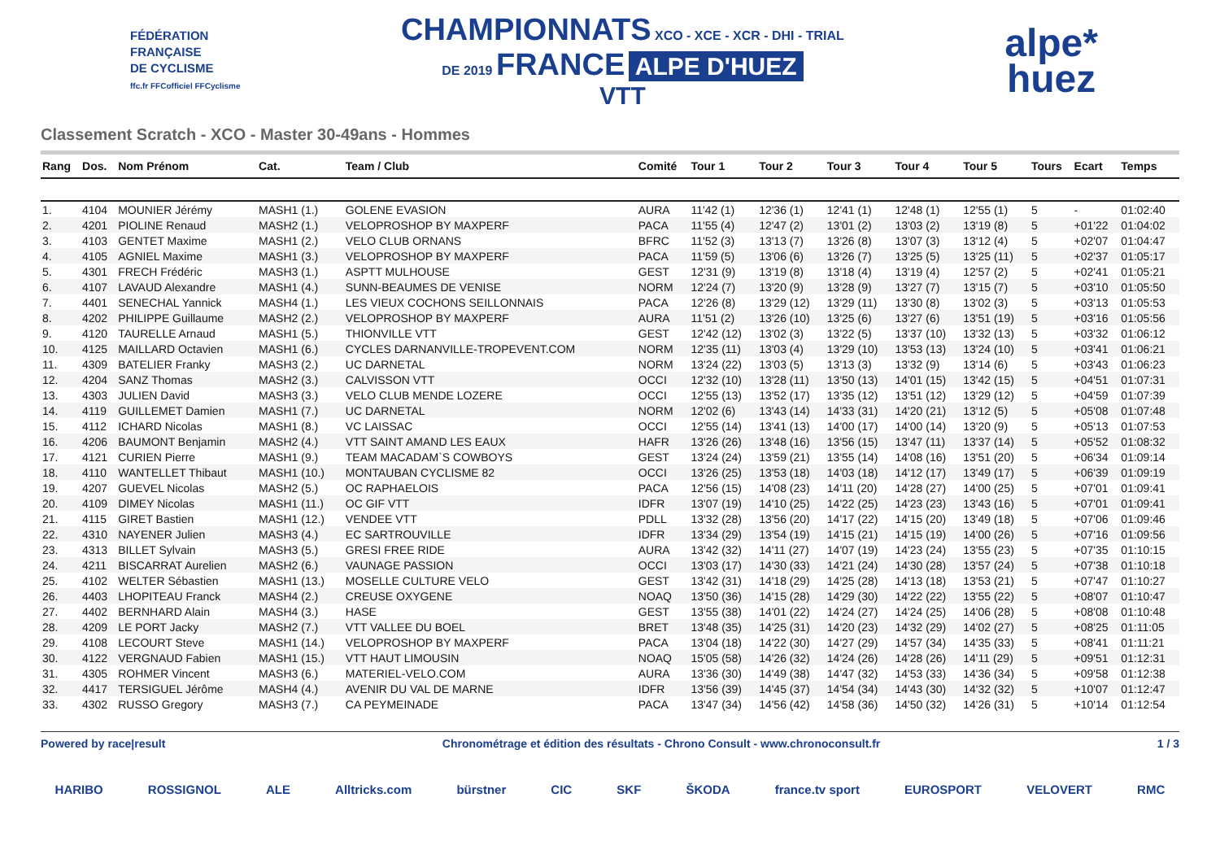FÉDÉRATION
FRANÇAISE
DE CYCLISME
ffc.fr FFCofficiel FFCyclisme
CHAMPIONNATS XCO - XCE - XCR - DHI - TRIAL
DE 2019 FRANCE ALPE D'HUEZ
VTT
alpe*
huez
Classement Scratch - XCO - Master 30-49ans - Hommes
| Rang | Dos. | Nom Prénom | Cat. | Team / Club | Comité | Tour 1 | Tour 2 | Tour 3 | Tour 4 | Tour 5 | Tours | Ecart | Temps |
| --- | --- | --- | --- | --- | --- | --- | --- | --- | --- | --- | --- | --- | --- |
| 1. | 4104 | MOUNIER Jérémy | MASH1 (1.) | GOLENE EVASION | AURA | 11'42 (1) | 12'36 (1) | 12'41 (1) | 12'48 (1) | 12'55 (1) | 5 | - | 01:02:40 |
| 2. | 4201 | PIOLINE Renaud | MASH2 (1.) | VELOPROSHOP BY MAXPERF | PACA | 11'55 (4) | 12'47 (2) | 13'01 (2) | 13'03 (2) | 13'19 (8) | 5 | +01'22 | 01:04:02 |
| 3. | 4103 | GENTET Maxime | MASH1 (2.) | VELO CLUB ORNANS | BFRC | 11'52 (3) | 13'13 (7) | 13'26 (8) | 13'07 (3) | 13'12 (4) | 5 | +02'07 | 01:04:47 |
| 4. | 4105 | AGNIEL Maxime | MASH1 (3.) | VELOPROSHOP BY MAXPERF | PACA | 11'59 (5) | 13'06 (6) | 13'26 (7) | 13'25 (5) | 13'25 (11) | 5 | +02'37 | 01:05:17 |
| 5. | 4301 | FRECH Frédéric | MASH3 (1.) | ASPTT MULHOUSE | GEST | 12'31 (9) | 13'19 (8) | 13'18 (4) | 13'19 (4) | 12'57 (2) | 5 | +02'41 | 01:05:21 |
| 6. | 4107 | LAVAUD Alexandre | MASH1 (4.) | SUNN-BEAUMES DE VENISE | NORM | 12'24 (7) | 13'20 (9) | 13'28 (9) | 13'27 (7) | 13'15 (7) | 5 | +03'10 | 01:05:50 |
| 7. | 4401 | SENECHAL Yannick | MASH4 (1.) | LES VIEUX COCHONS SEILLONNAIS | PACA | 12'26 (8) | 13'29 (12) | 13'29 (11) | 13'30 (8) | 13'02 (3) | 5 | +03'13 | 01:05:53 |
| 8. | 4202 | PHILIPPE Guillaume | MASH2 (2.) | VELOPROSHOP BY MAXPERF | AURA | 11'51 (2) | 13'26 (10) | 13'25 (6) | 13'27 (6) | 13'51 (19) | 5 | +03'16 | 01:05:56 |
| 9. | 4120 | TAURELLE Arnaud | MASH1 (5.) | THIONVILLE VTT | GEST | 12'42 (12) | 13'02 (3) | 13'22 (5) | 13'37 (10) | 13'32 (13) | 5 | +03'32 | 01:06:12 |
| 10. | 4125 | MAILLARD Octavien | MASH1 (6.) | CYCLES DARNANVILLE-TROPEVENT.COM | NORM | 12'35 (11) | 13'03 (4) | 13'29 (10) | 13'53 (13) | 13'24 (10) | 5 | +03'41 | 01:06:21 |
| 11. | 4309 | BATELIER Franky | MASH3 (2.) | UC DARNETAL | NORM | 13'24 (22) | 13'03 (5) | 13'13 (3) | 13'32 (9) | 13'14 (6) | 5 | +03'43 | 01:06:23 |
| 12. | 4204 | SANZ Thomas | MASH2 (3.) | CALVISSON VTT | OCCI | 12'32 (10) | 13'28 (11) | 13'50 (13) | 14'01 (15) | 13'42 (15) | 5 | +04'51 | 01:07:31 |
| 13. | 4303 | JULIEN David | MASH3 (3.) | VELO CLUB MENDE LOZERE | OCCI | 12'55 (13) | 13'52 (17) | 13'35 (12) | 13'51 (12) | 13'29 (12) | 5 | +04'59 | 01:07:39 |
| 14. | 4119 | GUILLEMET Damien | MASH1 (7.) | UC DARNETAL | NORM | 12'02 (6) | 13'43 (14) | 14'33 (31) | 14'20 (21) | 13'12 (5) | 5 | +05'08 | 01:07:48 |
| 15. | 4112 | ICHARD Nicolas | MASH1 (8.) | VC LAISSAC | OCCI | 12'55 (14) | 13'41 (13) | 14'00 (17) | 14'00 (14) | 13'20 (9) | 5 | +05'13 | 01:07:53 |
| 16. | 4206 | BAUMONT Benjamin | MASH2 (4.) | VTT SAINT AMAND LES EAUX | HAFR | 13'26 (26) | 13'48 (16) | 13'56 (15) | 13'47 (11) | 13'37 (14) | 5 | +05'52 | 01:08:32 |
| 17. | 4121 | CURIEN Pierre | MASH1 (9.) | TEAM MACADAM`S COWBOYS | GEST | 13'24 (24) | 13'59 (21) | 13'55 (14) | 14'08 (16) | 13'51 (20) | 5 | +06'34 | 01:09:14 |
| 18. | 4110 | WANTELLET Thibaut | MASH1 (10.) | MONTAUBAN CYCLISME 82 | OCCI | 13'26 (25) | 13'53 (18) | 14'03 (18) | 14'12 (17) | 13'49 (17) | 5 | +06'39 | 01:09:19 |
| 19. | 4207 | GUEVEL Nicolas | MASH2 (5.) | OC RAPHAELOIS | PACA | 12'56 (15) | 14'08 (23) | 14'11 (20) | 14'28 (27) | 14'00 (25) | 5 | +07'01 | 01:09:41 |
| 20. | 4109 | DIMEY Nicolas | MASH1 (11.) | OC GIF VTT | IDFR | 13'07 (19) | 14'10 (25) | 14'22 (25) | 14'23 (23) | 13'43 (16) | 5 | +07'01 | 01:09:41 |
| 21. | 4115 | GIRET Bastien | MASH1 (12.) | VENDEE VTT | PDLL | 13'32 (28) | 13'56 (20) | 14'17 (22) | 14'15 (20) | 13'49 (18) | 5 | +07'06 | 01:09:46 |
| 22. | 4310 | NAYENER Julien | MASH3 (4.) | EC SARTROUVILLE | IDFR | 13'34 (29) | 13'54 (19) | 14'15 (21) | 14'15 (19) | 14'00 (26) | 5 | +07'16 | 01:09:56 |
| 23. | 4313 | BILLET Sylvain | MASH3 (5.) | GRESI FREE RIDE | AURA | 13'42 (32) | 14'11 (27) | 14'07 (19) | 14'23 (24) | 13'55 (23) | 5 | +07'35 | 01:10:15 |
| 24. | 4211 | BISCARRAT Aurelien | MASH2 (6.) | VAUNAGE PASSION | OCCI | 13'03 (17) | 14'30 (33) | 14'21 (24) | 14'30 (28) | 13'57 (24) | 5 | +07'38 | 01:10:18 |
| 25. | 4102 | WELTER Sébastien | MASH1 (13.) | MOSELLE CULTURE VELO | GEST | 13'42 (31) | 14'18 (29) | 14'25 (28) | 14'13 (18) | 13'53 (21) | 5 | +07'47 | 01:10:27 |
| 26. | 4403 | LHOPITEAU Franck | MASH4 (2.) | CREUSE OXYGENE | NOAQ | 13'50 (36) | 14'15 (28) | 14'29 (30) | 14'22 (22) | 13'55 (22) | 5 | +08'07 | 01:10:47 |
| 27. | 4402 | BERNHARD Alain | MASH4 (3.) | HASE | GEST | 13'55 (38) | 14'01 (22) | 14'24 (27) | 14'24 (25) | 14'06 (28) | 5 | +08'08 | 01:10:48 |
| 28. | 4209 | LE PORT Jacky | MASH2 (7.) | VTT VALLEE DU BOEL | BRET | 13'48 (35) | 14'25 (31) | 14'20 (23) | 14'32 (29) | 14'02 (27) | 5 | +08'25 | 01:11:05 |
| 29. | 4108 | LECOURT Steve | MASH1 (14.) | VELOPROSHOP BY MAXPERF | PACA | 13'04 (18) | 14'22 (30) | 14'27 (29) | 14'57 (34) | 14'35 (33) | 5 | +08'41 | 01:11:21 |
| 30. | 4122 | VERGNAUD Fabien | MASH1 (15.) | VTT HAUT LIMOUSIN | NOAQ | 15'05 (58) | 14'26 (32) | 14'24 (26) | 14'28 (26) | 14'11 (29) | 5 | +09'51 | 01:12:31 |
| 31. | 4305 | ROHMER Vincent | MASH3 (6.) | MATERIEL-VELO.COM | AURA | 13'36 (30) | 14'49 (38) | 14'47 (32) | 14'53 (33) | 14'36 (34) | 5 | +09'58 | 01:12:38 |
| 32. | 4417 | TERSIGUEL Jérôme | MASH4 (4.) | AVENIR DU VAL DE MARNE | IDFR | 13'56 (39) | 14'45 (37) | 14'54 (34) | 14'43 (30) | 14'32 (32) | 5 | +10'07 | 01:12:47 |
| 33. | 4302 | RUSSO Gregory | MASH3 (7.) | CA PEYMEINADE | PACA | 13'47 (34) | 14'56 (42) | 14'58 (36) | 14'50 (32) | 14'26 (31) | 5 | +10'14 | 01:12:54 |
Powered by race|result Chronométrage et édition des résultats - Chrono Consult - www.chronoconsult.fr 1 / 3
HARIBO ROSSIGNOL ALE Alltricks.com bürstner CIC SKF ŠKODA france.tv sport EUROSPORT VELOVERT RMC